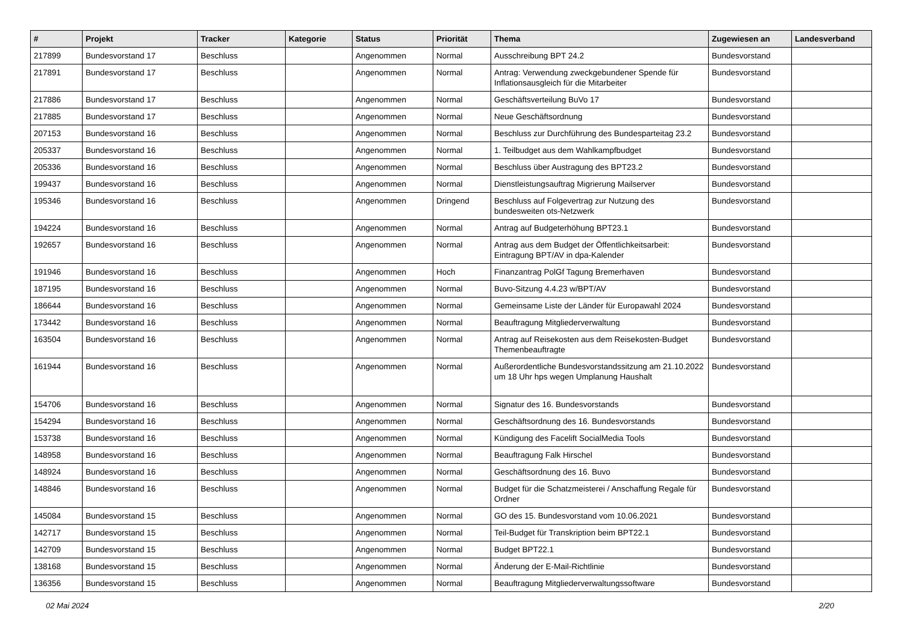| # | Projekt | Tracker | Kategorie | Status | Priorität | Thema | Zugewiesen an | Landesverband |
| --- | --- | --- | --- | --- | --- | --- | --- | --- |
| 217899 | Bundesvorstand 17 | Beschluss | | Angenommen | Normal | Ausschreibung BPT 24.2 | Bundesvorstand | |
| 217891 | Bundesvorstand 17 | Beschluss | | Angenommen | Normal | Antrag: Verwendung zweckgebundener Spende für Inflationsausgleich für die Mitarbeiter | Bundesvorstand | |
| 217886 | Bundesvorstand 17 | Beschluss | | Angenommen | Normal | Geschäftsverteilung BuVo 17 | Bundesvorstand | |
| 217885 | Bundesvorstand 17 | Beschluss | | Angenommen | Normal | Neue Geschäftsordnung | Bundesvorstand | |
| 207153 | Bundesvorstand 16 | Beschluss | | Angenommen | Normal | Beschluss zur Durchführung des Bundesparteitag 23.2 | Bundesvorstand | |
| 205337 | Bundesvorstand 16 | Beschluss | | Angenommen | Normal | 1. Teilbudget aus dem Wahlkampfbudget | Bundesvorstand | |
| 205336 | Bundesvorstand 16 | Beschluss | | Angenommen | Normal | Beschluss über Austragung des BPT23.2 | Bundesvorstand | |
| 199437 | Bundesvorstand 16 | Beschluss | | Angenommen | Normal | Dienstleistungsauftrag Migrierung Mailserver | Bundesvorstand | |
| 195346 | Bundesvorstand 16 | Beschluss | | Angenommen | Dringend | Beschluss auf Folgevertrag zur Nutzung des bundesweiten ots-Netzwerk | Bundesvorstand | |
| 194224 | Bundesvorstand 16 | Beschluss | | Angenommen | Normal | Antrag auf Budgeterhöhung BPT23.1 | Bundesvorstand | |
| 192657 | Bundesvorstand 16 | Beschluss | | Angenommen | Normal | Antrag aus dem Budget der Öffentlichkeitsarbeit: Eintragung BPT/AV in dpa-Kalender | Bundesvorstand | |
| 191946 | Bundesvorstand 16 | Beschluss | | Angenommen | Hoch | Finanzantrag PolGf Tagung Bremerhaven | Bundesvorstand | |
| 187195 | Bundesvorstand 16 | Beschluss | | Angenommen | Normal | Buvo-Sitzung 4.4.23 w/BPT/AV | Bundesvorstand | |
| 186644 | Bundesvorstand 16 | Beschluss | | Angenommen | Normal | Gemeinsame Liste der Länder für Europawahl 2024 | Bundesvorstand | |
| 173442 | Bundesvorstand 16 | Beschluss | | Angenommen | Normal | Beauftragung Mitgliederverwaltung | Bundesvorstand | |
| 163504 | Bundesvorstand 16 | Beschluss | | Angenommen | Normal | Antrag auf Reisekosten aus dem Reisekosten-Budget Themenbeauftragte | Bundesvorstand | |
| 161944 | Bundesvorstand 16 | Beschluss | | Angenommen | Normal | Außerordentliche Bundesvorstandssitzung am 21.10.2022 um 18 Uhr hps wegen Umplanung Haushalt | Bundesvorstand | |
| 154706 | Bundesvorstand 16 | Beschluss | | Angenommen | Normal | Signatur des 16. Bundesvorstands | Bundesvorstand | |
| 154294 | Bundesvorstand 16 | Beschluss | | Angenommen | Normal | Geschäftsordnung des 16. Bundesvorstands | Bundesvorstand | |
| 153738 | Bundesvorstand 16 | Beschluss | | Angenommen | Normal | Kündigung des Facelift SocialMedia Tools | Bundesvorstand | |
| 148958 | Bundesvorstand 16 | Beschluss | | Angenommen | Normal | Beauftragung Falk Hirschel | Bundesvorstand | |
| 148924 | Bundesvorstand 16 | Beschluss | | Angenommen | Normal | Geschäftsordnung des 16. Buvo | Bundesvorstand | |
| 148846 | Bundesvorstand 16 | Beschluss | | Angenommen | Normal | Budget für die Schatzmeisterei / Anschaffung Regale für Ordner | Bundesvorstand | |
| 145084 | Bundesvorstand 15 | Beschluss | | Angenommen | Normal | GO des 15. Bundesvorstand vom 10.06.2021 | Bundesvorstand | |
| 142717 | Bundesvorstand 15 | Beschluss | | Angenommen | Normal | Teil-Budget für Transkription beim BPT22.1 | Bundesvorstand | |
| 142709 | Bundesvorstand 15 | Beschluss | | Angenommen | Normal | Budget BPT22.1 | Bundesvorstand | |
| 138168 | Bundesvorstand 15 | Beschluss | | Angenommen | Normal | Änderung der E-Mail-Richtlinie | Bundesvorstand | |
| 136356 | Bundesvorstand 15 | Beschluss | | Angenommen | Normal | Beauftragung Mitgliederverwaltungssoftware | Bundesvorstand | |
02 Mai 2024 2/20